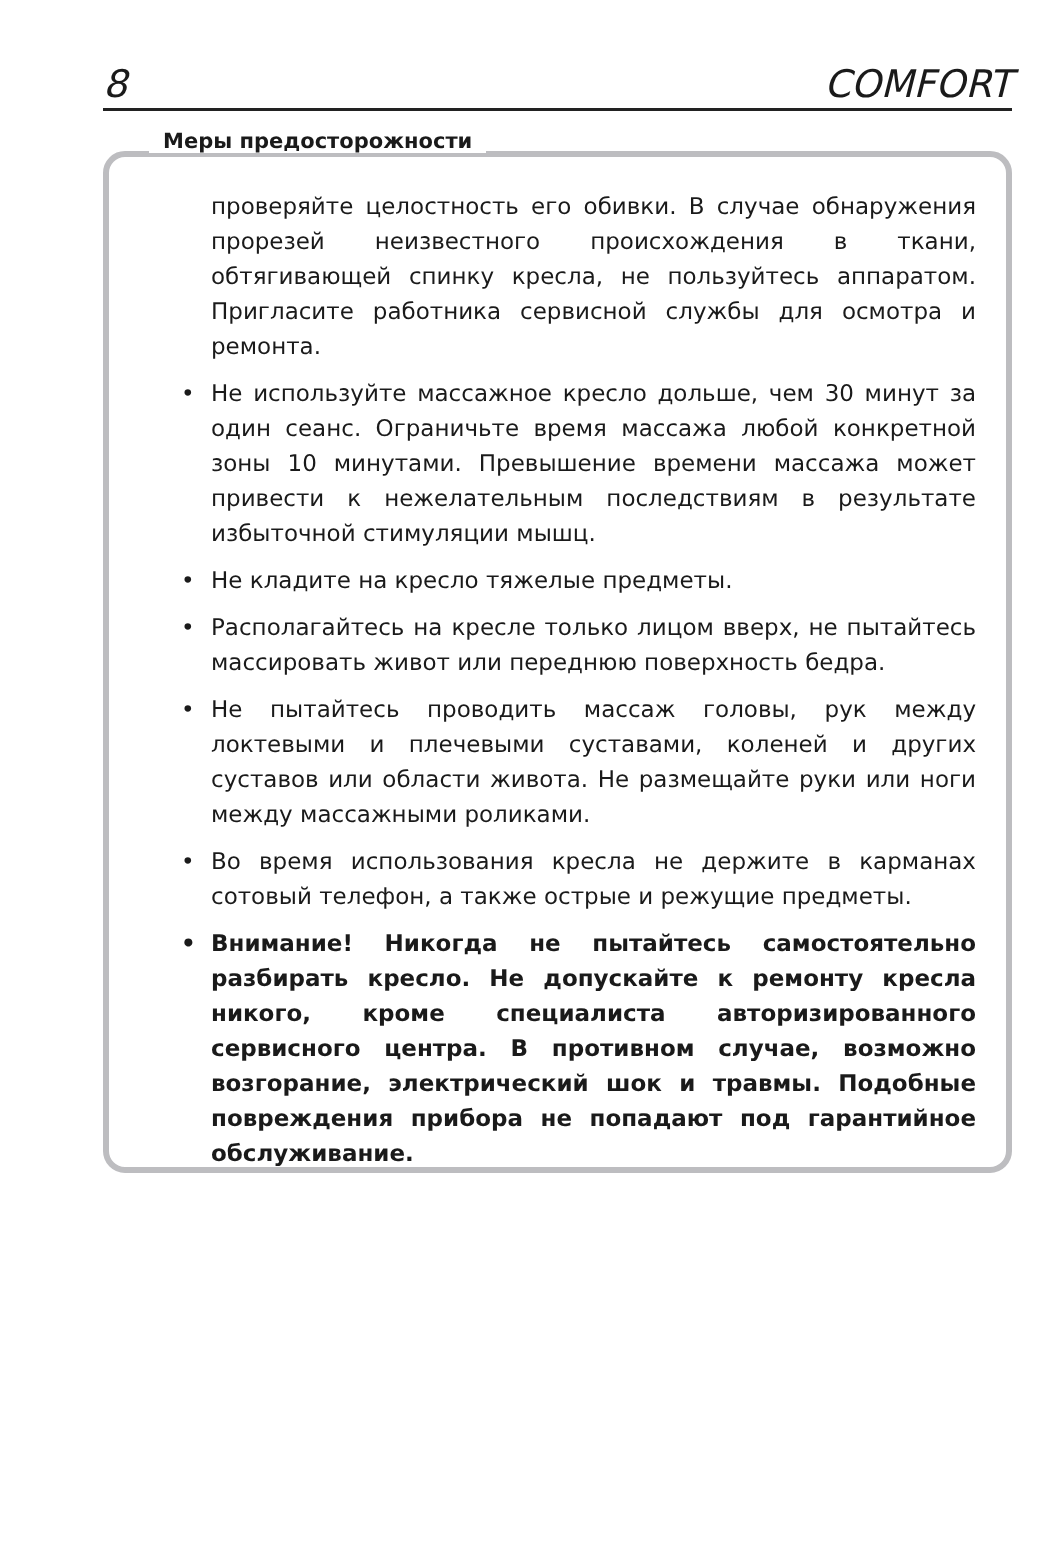8 COMFORT
Меры предосторожности
проверяйте целостность его обивки. В случае обнаружения прорезей неизвестного происхождения в ткани, обтягивающей спинку кресла, не пользуйтесь аппаратом. Пригласите работника сервисной службы для осмотра и ремонта.
• Не используйте массажное кресло дольше, чем 30 минут за один сеанс. Ограничьте время массажа любой конкретной зоны 10 минутами. Превышение времени массажа может привести к нежелательным последствиям в результате избыточной стимуляции мышц.
• Не кладите на кресло тяжелые предметы.
• Располагайтесь на кресле только лицом вверх, не пытайтесь массировать живот или переднюю поверхность бедра.
• Не пытайтесь проводить массаж головы, рук между локтевыми и плечевыми суставами, коленей и других суставов или области живота. Не размещайте руки или ноги между массажными роликами.
• Во время использования кресла не держите в карманах сотовый телефон, а также острые и режущие предметы.
• Внимание! Никогда не пытайтесь самостоятельно разбирать кресло. Не допускайте к ремонту кресла никого, кроме специалиста авторизированного сервисного центра. В противном случае, возможно возгорание, электрический шок и травмы. Подобные повреждения прибора не попадают под гарантийное обслуживание.